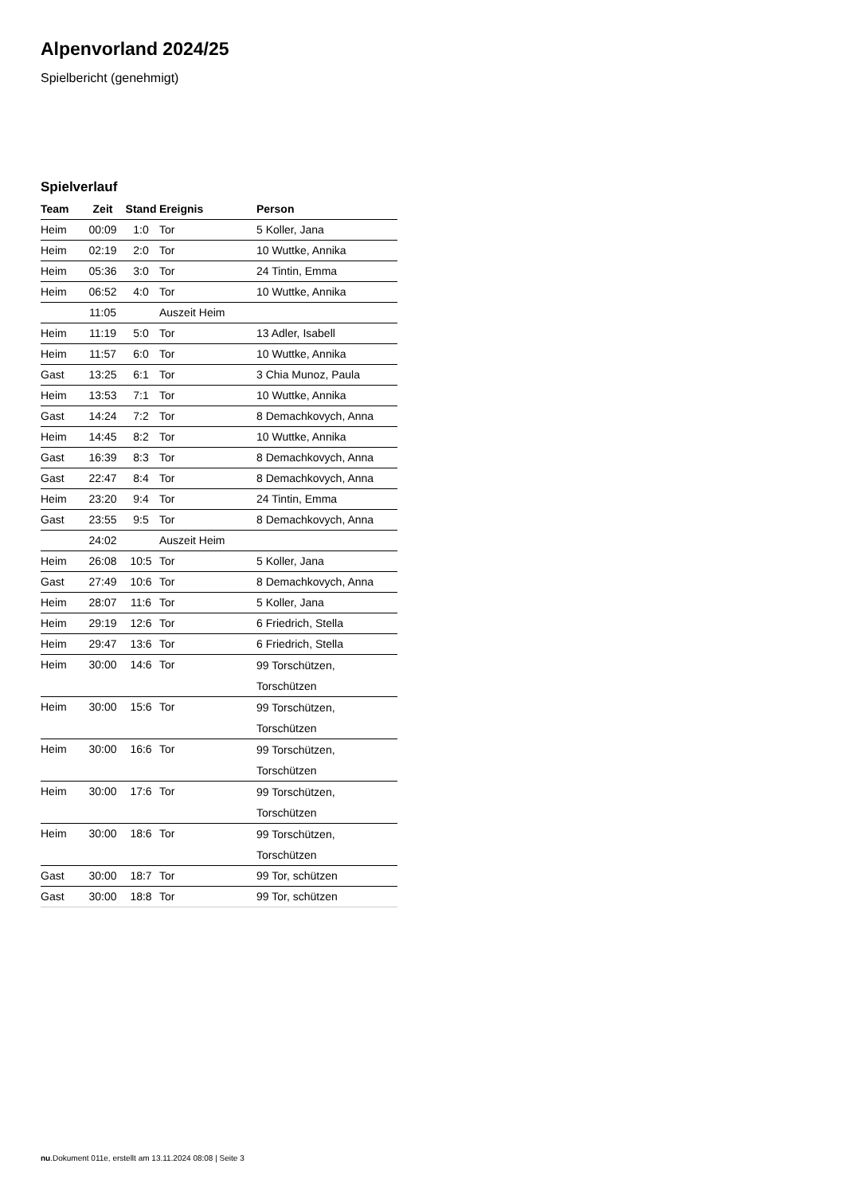Alpenvorland 2024/25
Spielbericht (genehmigt)
Spielverlauf
| Team | Zeit | Stand | Ereignis | Person |
| --- | --- | --- | --- | --- |
| Heim | 00:09 | 1:0 | Tor | 5 Koller, Jana |
| Heim | 02:19 | 2:0 | Tor | 10 Wuttke, Annika |
| Heim | 05:36 | 3:0 | Tor | 24 Tintin, Emma |
| Heim | 06:52 | 4:0 | Tor | 10 Wuttke, Annika |
| | 11:05 | | Auszeit Heim | |
| Heim | 11:19 | 5:0 | Tor | 13 Adler, Isabell |
| Heim | 11:57 | 6:0 | Tor | 10 Wuttke, Annika |
| Gast | 13:25 | 6:1 | Tor | 3 Chia Munoz, Paula |
| Heim | 13:53 | 7:1 | Tor | 10 Wuttke, Annika |
| Gast | 14:24 | 7:2 | Tor | 8 Demachkovych, Anna |
| Heim | 14:45 | 8:2 | Tor | 10 Wuttke, Annika |
| Gast | 16:39 | 8:3 | Tor | 8 Demachkovych, Anna |
| Gast | 22:47 | 8:4 | Tor | 8 Demachkovych, Anna |
| Heim | 23:20 | 9:4 | Tor | 24 Tintin, Emma |
| Gast | 23:55 | 9:5 | Tor | 8 Demachkovych, Anna |
| | 24:02 | | Auszeit Heim | |
| Heim | 26:08 | 10:5 | Tor | 5 Koller, Jana |
| Gast | 27:49 | 10:6 | Tor | 8 Demachkovych, Anna |
| Heim | 28:07 | 11:6 | Tor | 5 Koller, Jana |
| Heim | 29:19 | 12:6 | Tor | 6 Friedrich, Stella |
| Heim | 29:47 | 13:6 | Tor | 6 Friedrich, Stella |
| Heim | 30:00 | 14:6 | Tor | 99 Torschützen, Torschützen |
| Heim | 30:00 | 15:6 | Tor | 99 Torschützen, Torschützen |
| Heim | 30:00 | 16:6 | Tor | 99 Torschützen, Torschützen |
| Heim | 30:00 | 17:6 | Tor | 99 Torschützen, Torschützen |
| Heim | 30:00 | 18:6 | Tor | 99 Torschützen, Torschützen |
| Gast | 30:00 | 18:7 | Tor | 99 Tor, schützen |
| Gast | 30:00 | 18:8 | Tor | 99 Tor, schützen |
nu.Dokument 011e, erstellt am 13.11.2024 08:08 | Seite 3